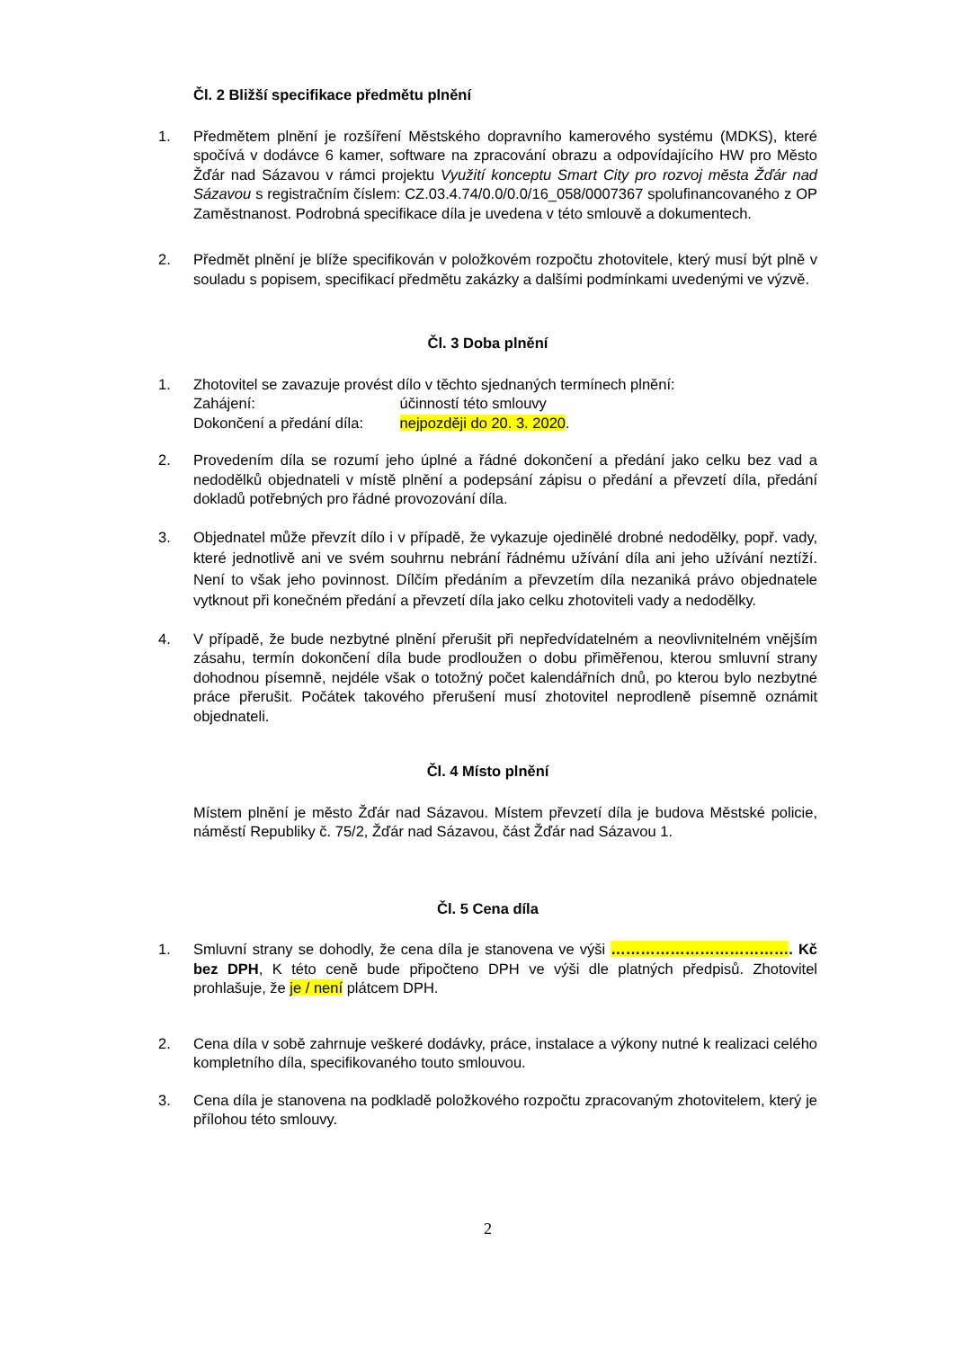Čl. 2 Bližší specifikace předmětu plnění
1. Předmětem plnění je rozšíření Městského dopravního kamerového systému (MDKS), které spočívá v dodávce 6 kamer, software na zpracování obrazu a odpovídajícího HW pro Město Žďár nad Sázavou v rámci projektu Využití konceptu Smart City pro rozvoj města Žďár nad Sázavou s registračním číslem: CZ.03.4.74/0.0/0.0/16_058/0007367 spolufinancovaného z OP Zaměstnanost. Podrobná specifikace díla je uvedena v této smlouvě a dokumentech.
2. Předmět plnění je blíže specifikován v položkovém rozpočtu zhotovitele, který musí být plně v souladu s popisem, specifikací předmětu zakázky a dalšími podmínkami uvedenými ve výzvě.
Čl. 3 Doba plnění
1. Zhotovitel se zavazuje provést dílo v těchto sjednaných termínech plnění:
Zahájení: účinností této smlouvy
Dokončení a předání díla: nejpozději do 20. 3. 2020.
2. Provedením díla se rozumí jeho úplné a řádné dokončení a předání jako celku bez vad a nedodělků objednateli v místě plnění a podepsání zápisu o předání a převzetí díla, předání dokladů potřebných pro řádné provozování díla.
3. Objednatel může převzít dílo i v případě, že vykazuje ojedinělé drobné nedodělky, popř. vady, které jednotlivě ani ve svém souhrnu nebrání řádnému užívání díla ani jeho užívání neztíží. Není to však jeho povinnost. Dílčím předáním a převzetím díla nezaniká právo objednatele vytknout při konečném předání a převzetí díla jako celku zhotoviteli vady a nedodělky.
4. V případě, že bude nezbytné plnění přerušit při nepředvídatelném a neovlivnitelném vnějším zásahu, termín dokončení díla bude prodloužen o dobu přiměřenou, kterou smluvní strany dohodnou písemně, nejdéle však o totožný počet kalendářních dnů, po kterou bylo nezbytné práce přerušit. Počátek takového přerušení musí zhotovitel neprodleně písemně oznámit objednateli.
Čl. 4 Místo plnění
Místem plnění je město Žďár nad Sázavou. Místem převzetí díla je budova Městské policie, náměstí Republiky č. 75/2, Žďár nad Sázavou, část Žďár nad Sázavou 1.
Čl. 5 Cena díla
1. Smluvní strany se dohodly, že cena díla je stanovena ve výši ………………………………. Kč bez DPH, K této ceně bude připočteno DPH ve výši dle platných předpisů. Zhotovitel prohlašuje, že je / není plátcem DPH.
2. Cena díla v sobě zahrnuje veškeré dodávky, práce, instalace a výkony nutné k realizaci celého kompletního díla, specifikovaného touto smlouvou.
3. Cena díla je stanovena na podkladě položkového rozpočtu zpracovaným zhotovitelem, který je přílohou této smlouvy.
2